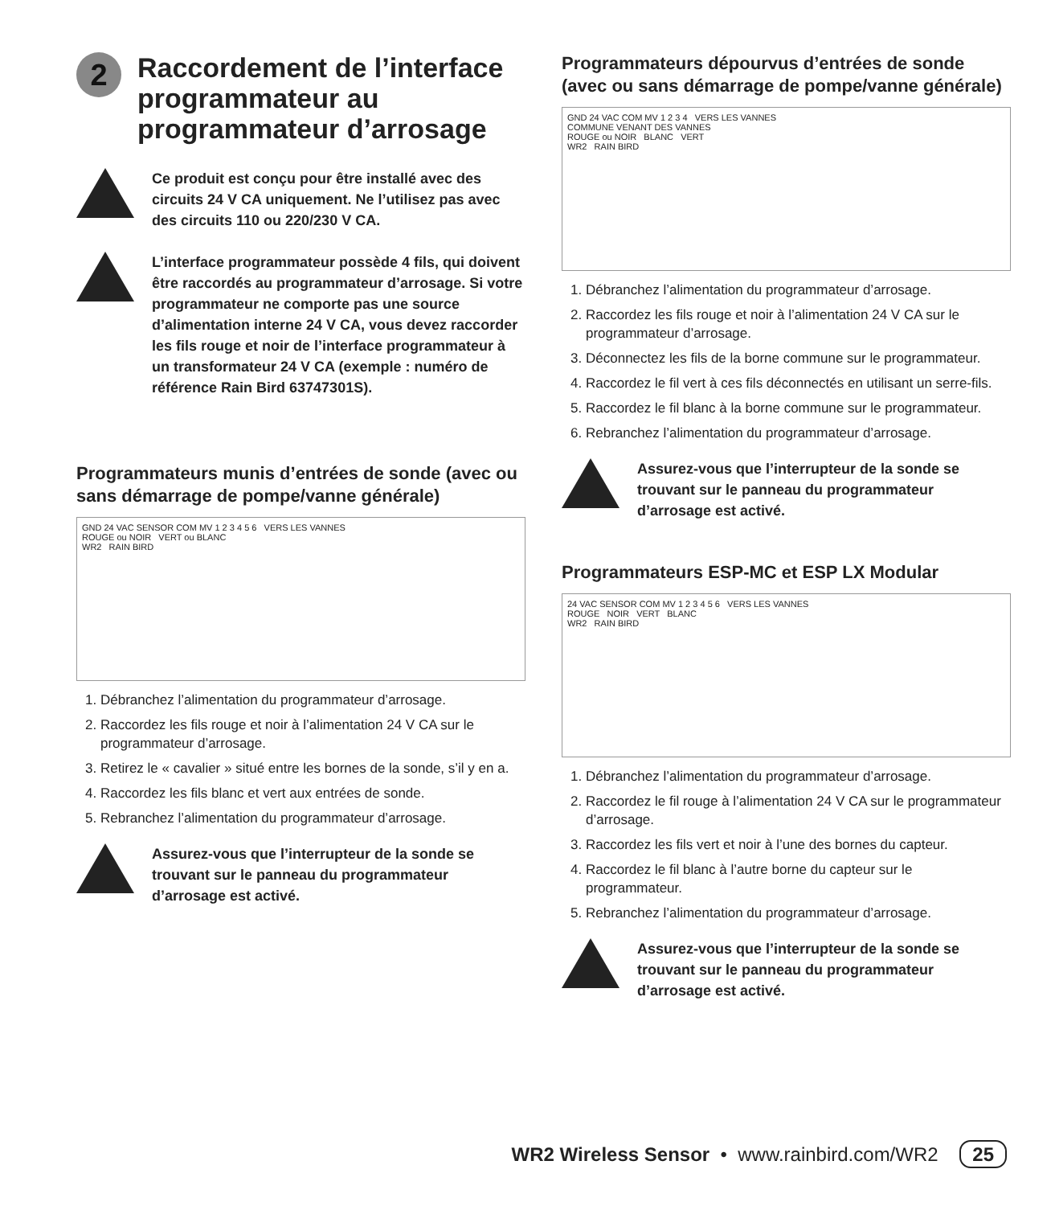2 Raccordement de l’interface programmateur au programmateur d’arrosage
Ce produit est conçu pour être installé avec des circuits 24 V CA uniquement. Ne l’utilisez pas avec des circuits 110 ou 220/230 V CA.
L’interface programmateur possède 4 fils, qui doivent être raccordés au programmateur d’arrosage. Si votre programmateur ne comporte pas une source d’alimentation interne 24 V CA, vous devez raccorder les fils rouge et noir de l’interface programmateur à un transformateur 24 V CA (exemple : numéro de référence Rain Bird 63747301S).
Programmateurs munis d’entrées de sonde (avec ou sans démarrage de pompe/vanne générale)
GND 24 VAC SENSOR COM MV 1 2 3 4 5 6 VERS LES VANNES
ROUGE ou NOIR VERT ou BLANC
WR2 RAIN BIRD
1. Débranchez l’alimentation du programmateur d’arrosage.
2. Raccordez les fils rouge et noir à l’alimentation 24 V CA sur le programmateur d’arrosage.
3. Retirez le « cavalier » situé entre les bornes de la sonde, s’il y en a.
4. Raccordez les fils blanc et vert aux entrées de sonde.
5. Rebranchez l’alimentation du programmateur d’arrosage.
Assurez-vous que l’interrupteur de la sonde se trouvant sur le panneau du programmateur d’arrosage est activé.
Programmateurs dépourvus d’entrées de sonde (avec ou sans démarrage de pompe/vanne générale)
GND 24 VAC COM MV 1 2 3 4 VERS LES VANNES
COMMUNE VENANT DES VANNES
ROUGE ou NOIR BLANC VERT
WR2 RAIN BIRD
1. Débranchez l’alimentation du programmateur d’arrosage.
2. Raccordez les fils rouge et noir à l’alimentation 24 V CA sur le programmateur d’arrosage.
3. Déconnectez les fils de la borne commune sur le programmateur.
4. Raccordez le fil vert à ces fils déconnectés en utilisant un serre-fils.
5. Raccordez le fil blanc à la borne commune sur le programmateur.
6. Rebranchez l’alimentation du programmateur d’arrosage.
Assurez-vous que l’interrupteur de la sonde se trouvant sur le panneau du programmateur d’arrosage est activé.
Programmateurs ESP-MC et ESP LX Modular
24 VAC SENSOR COM MV 1 2 3 4 5 6 VERS LES VANNES
ROUGE NOIR VERT BLANC
WR2 RAIN BIRD
1. Débranchez l’alimentation du programmateur d’arrosage.
2. Raccordez le fil rouge à l’alimentation 24 V CA sur le programmateur d’arrosage.
3. Raccordez les fils vert et noir à l’une des bornes du capteur.
4. Raccordez le fil blanc à l’autre borne du capteur sur le programmateur.
5. Rebranchez l’alimentation du programmateur d’arrosage.
Assurez-vous que l’interrupteur de la sonde se trouvant sur le panneau du programmateur d’arrosage est activé.
WR2 Wireless Sensor • www.rainbird.com/WR2 25